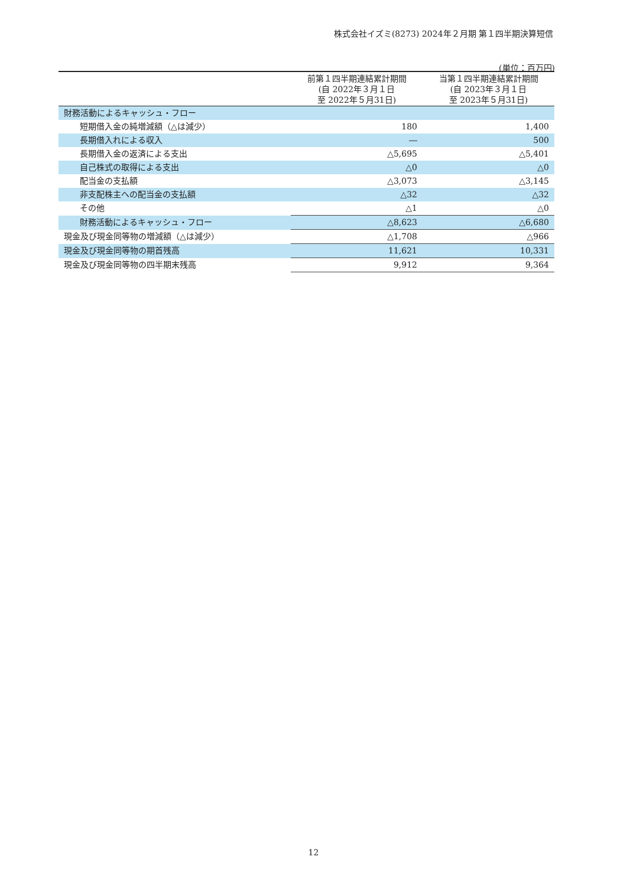株式会社イズミ(8273) 2024年２月期 第１四半期決算短信
(単位：百万円)
| | 前第１四半期連結累計期間 (自 2022年３月１日 至 2022年５月31日) | 当第１四半期連結累計期間 (自 2023年３月１日 至 2023年５月31日) |
| --- | --- | --- |
| 財務活動によるキャッシュ・フロー | | |
| 短期借入金の純増減額（△は減少） | 180 | 1,400 |
| 長期借入れによる収入 | ― | 500 |
| 長期借入金の返済による支出 | △5,695 | △5,401 |
| 自己株式の取得による支出 | △0 | △0 |
| 配当金の支払額 | △3,073 | △3,145 |
| 非支配株主への配当金の支払額 | △32 | △32 |
| その他 | △1 | △0 |
| 財務活動によるキャッシュ・フロー | △8,623 | △6,680 |
| 現金及び現金同等物の増減額（△は減少） | △1,708 | △966 |
| 現金及び現金同等物の期首残高 | 11,621 | 10,331 |
| 現金及び現金同等物の四半期末残高 | 9,912 | 9,364 |
12